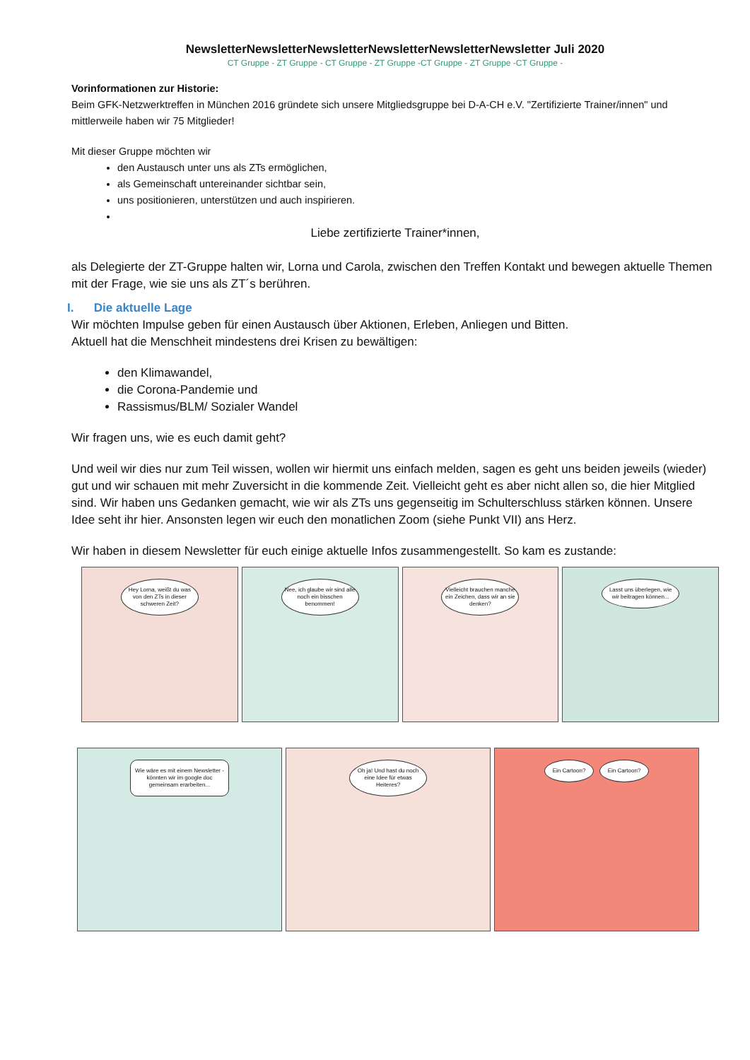NewsletterNewsletterNewsletterNewsletterNewsletterNewsletter Juli 2020
CT Gruppe - ZT Gruppe - CT Gruppe - ZT Gruppe -CT Gruppe - ZT Gruppe -CT Gruppe -
Vorinformationen zur Historie:
Beim GFK-Netzwerktreffen in München 2016 gründete sich unsere Mitgliedsgruppe bei D-A-CH e.V. "Zertifizierte Trainer/innen" und mittlerweile haben wir 75 Mitglieder!
Mit dieser Gruppe möchten wir
den Austausch unter uns als ZTs ermöglichen,
als Gemeinschaft untereinander sichtbar sein,
uns positionieren, unterstützen und auch inspirieren.
Liebe zertifizierte Trainer*innen,
als Delegierte der ZT-Gruppe halten wir, Lorna und Carola, zwischen den Treffen Kontakt und bewegen aktuelle Themen mit der Frage, wie sie uns als ZT´s berühren.
I. Die aktuelle Lage
Wir möchten Impulse geben für einen Austausch über Aktionen, Erleben, Anliegen und Bitten.
Aktuell hat die Menschheit mindestens drei Krisen zu bewältigen:
den Klimawandel,
die Corona-Pandemie und
Rassismus/BLM/ Sozialer Wandel
Wir fragen uns, wie es euch damit geht?
Und weil wir dies nur zum Teil wissen, wollen wir hiermit uns einfach melden, sagen es geht uns beiden jeweils (wieder) gut und wir schauen mit mehr Zuversicht in die kommende Zeit. Vielleicht geht es aber nicht allen so, die hier Mitglied sind. Wir haben uns Gedanken gemacht, wie wir als ZTs uns gegenseitig im Schulterschluss stärken können. Unsere Idee seht ihr hier. Ansonsten legen wir euch den monatlichen Zoom (siehe Punkt VII) ans Herz.
Wir haben in diesem Newsletter für euch einige aktuelle Infos zusammengestellt. So kam es zustande:
Hey Lorna, weißt du was von den ZTs in dieser schweren Zeit?
Nee, ich glaube wir sind alle noch ein bisschen benommen!
Vielleicht brauchen manche ein Zeichen, dass wir an sie denken?
Lasst uns überlegen, wie wir beitragen können...
Wie wäre es mit einem Newsletter - könnten wir im google doc gemeinsam erarbeiten...
Oh ja! Und hast du noch eine Idee für etwas Heiteres?
Ein Cartoon? Ein Cartoon?